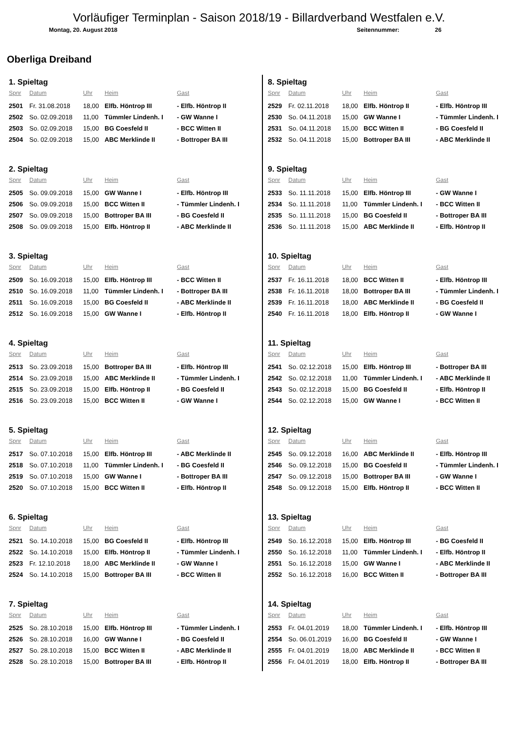Vorläufiger Terminplan - Saison 2018/19 - Billardverband Westfalen e.V.
Montag, 20. August 2018 Seitennummer: 26
Oberliga Dreiband
1. Spieltag
| Spnr | Datum | Uhr | Heim | Gast |
| --- | --- | --- | --- | --- |
| 2501 | Fr. 31.08.2018 | 18,00 | Elfb. Höntrop III | - Elfb. Höntrop II |
| 2502 | So. 02.09.2018 | 11,00 | Tümmler Lindenh. I | - GW Wanne I |
| 2503 | So. 02.09.2018 | 15,00 | BG Coesfeld II | - BCC Witten II |
| 2504 | So. 02.09.2018 | 15,00 | ABC Merklinde II | - Bottroper BA III |
2. Spieltag
| Spnr | Datum | Uhr | Heim | Gast |
| --- | --- | --- | --- | --- |
| 2505 | So. 09.09.2018 | 15,00 | GW Wanne I | - Elfb. Höntrop III |
| 2506 | So. 09.09.2018 | 15,00 | BCC Witten II | - Tümmler Lindenh. I |
| 2507 | So. 09.09.2018 | 15,00 | Bottroper BA III | - BG Coesfeld II |
| 2508 | So. 09.09.2018 | 15,00 | Elfb. Höntrop II | - ABC Merklinde II |
3. Spieltag
| Spnr | Datum | Uhr | Heim | Gast |
| --- | --- | --- | --- | --- |
| 2509 | So. 16.09.2018 | 15,00 | Elfb. Höntrop III | - BCC Witten II |
| 2510 | So. 16.09.2018 | 11,00 | Tümmler Lindenh. I | - Bottroper BA III |
| 2511 | So. 16.09.2018 | 15,00 | BG Coesfeld II | - ABC Merklinde II |
| 2512 | So. 16.09.2018 | 15,00 | GW Wanne I | - Elfb. Höntrop II |
4. Spieltag
| Spnr | Datum | Uhr | Heim | Gast |
| --- | --- | --- | --- | --- |
| 2513 | So. 23.09.2018 | 15,00 | Bottroper BA III | - Elfb. Höntrop III |
| 2514 | So. 23.09.2018 | 15,00 | ABC Merklinde II | - Tümmler Lindenh. I |
| 2515 | So. 23.09.2018 | 15,00 | Elfb. Höntrop II | - BG Coesfeld II |
| 2516 | So. 23.09.2018 | 15,00 | BCC Witten II | - GW Wanne I |
5. Spieltag
| Spnr | Datum | Uhr | Heim | Gast |
| --- | --- | --- | --- | --- |
| 2517 | So. 07.10.2018 | 15,00 | Elfb. Höntrop III | - ABC Merklinde II |
| 2518 | So. 07.10.2018 | 11,00 | Tümmler Lindenh. I | - BG Coesfeld II |
| 2519 | So. 07.10.2018 | 15,00 | GW Wanne I | - Bottroper BA III |
| 2520 | So. 07.10.2018 | 15,00 | BCC Witten II | - Elfb. Höntrop II |
6. Spieltag
| Spnr | Datum | Uhr | Heim | Gast |
| --- | --- | --- | --- | --- |
| 2521 | So. 14.10.2018 | 15,00 | BG Coesfeld II | - Elfb. Höntrop III |
| 2522 | So. 14.10.2018 | 15,00 | Elfb. Höntrop II | - Tümmler Lindenh. I |
| 2523 | Fr. 12.10.2018 | 18,00 | ABC Merklinde II | - GW Wanne I |
| 2524 | So. 14.10.2018 | 15,00 | Bottroper BA III | - BCC Witten II |
7. Spieltag
| Spnr | Datum | Uhr | Heim | Gast |
| --- | --- | --- | --- | --- |
| 2525 | So. 28.10.2018 | 15,00 | Elfb. Höntrop III | - Tümmler Lindenh. I |
| 2526 | So. 28.10.2018 | 16,00 | GW Wanne I | - BG Coesfeld II |
| 2527 | So. 28.10.2018 | 15,00 | BCC Witten II | - ABC Merklinde II |
| 2528 | So. 28.10.2018 | 15,00 | Bottroper BA III | - Elfb. Höntrop II |
8. Spieltag
| Spnr | Datum | Uhr | Heim | Gast |
| --- | --- | --- | --- | --- |
| 2529 | Fr. 02.11.2018 | 18,00 | Elfb. Höntrop II | - Elfb. Höntrop III |
| 2530 | So. 04.11.2018 | 15,00 | GW Wanne I | - Tümmler Lindenh. I |
| 2531 | So. 04.11.2018 | 15,00 | BCC Witten II | - BG Coesfeld II |
| 2532 | So. 04.11.2018 | 15,00 | Bottroper BA III | - ABC Merklinde II |
9. Spieltag
| Spnr | Datum | Uhr | Heim | Gast |
| --- | --- | --- | --- | --- |
| 2533 | So. 11.11.2018 | 15,00 | Elfb. Höntrop III | - GW Wanne I |
| 2534 | So. 11.11.2018 | 11,00 | Tümmler Lindenh. I | - BCC Witten II |
| 2535 | So. 11.11.2018 | 15,00 | BG Coesfeld II | - Bottroper BA III |
| 2536 | So. 11.11.2018 | 15,00 | ABC Merklinde II | - Elfb. Höntrop II |
10. Spieltag
| Spnr | Datum | Uhr | Heim | Gast |
| --- | --- | --- | --- | --- |
| 2537 | Fr. 16.11.2018 | 18,00 | BCC Witten II | - Elfb. Höntrop III |
| 2538 | Fr. 16.11.2018 | 18,00 | Bottroper BA III | - Tümmler Lindenh. I |
| 2539 | Fr. 16.11.2018 | 18,00 | ABC Merklinde II | - BG Coesfeld II |
| 2540 | Fr. 16.11.2018 | 18,00 | Elfb. Höntrop II | - GW Wanne I |
11. Spieltag
| Spnr | Datum | Uhr | Heim | Gast |
| --- | --- | --- | --- | --- |
| 2541 | So. 02.12.2018 | 15,00 | Elfb. Höntrop III | - Bottroper BA III |
| 2542 | So. 02.12.2018 | 11,00 | Tümmler Lindenh. I | - ABC Merklinde II |
| 2543 | So. 02.12.2018 | 15,00 | BG Coesfeld II | - Elfb. Höntrop II |
| 2544 | So. 02.12.2018 | 15,00 | GW Wanne I | - BCC Witten II |
12. Spieltag
| Spnr | Datum | Uhr | Heim | Gast |
| --- | --- | --- | --- | --- |
| 2545 | So. 09.12.2018 | 16,00 | ABC Merklinde II | - Elfb. Höntrop III |
| 2546 | So. 09.12.2018 | 15,00 | BG Coesfeld II | - Tümmler Lindenh. I |
| 2547 | So. 09.12.2018 | 15,00 | Bottroper BA III | - GW Wanne I |
| 2548 | So. 09.12.2018 | 15,00 | Elfb. Höntrop II | - BCC Witten II |
13. Spieltag
| Spnr | Datum | Uhr | Heim | Gast |
| --- | --- | --- | --- | --- |
| 2549 | So. 16.12.2018 | 15,00 | Elfb. Höntrop III | - BG Coesfeld II |
| 2550 | So. 16.12.2018 | 11,00 | Tümmler Lindenh. I | - Elfb. Höntrop II |
| 2551 | So. 16.12.2018 | 15,00 | GW Wanne I | - ABC Merklinde II |
| 2552 | So. 16.12.2018 | 16,00 | BCC Witten II | - Bottroper BA III |
14. Spieltag
| Spnr | Datum | Uhr | Heim | Gast |
| --- | --- | --- | --- | --- |
| 2553 | Fr. 04.01.2019 | 18,00 | Tümmler Lindenh. I | - Elfb. Höntrop III |
| 2554 | So. 06.01.2019 | 16,00 | BG Coesfeld II | - GW Wanne I |
| 2555 | Fr. 04.01.2019 | 18,00 | ABC Merklinde II | - BCC Witten II |
| 2556 | Fr. 04.01.2019 | 18,00 | Elfb. Höntrop II | - Bottroper BA III |